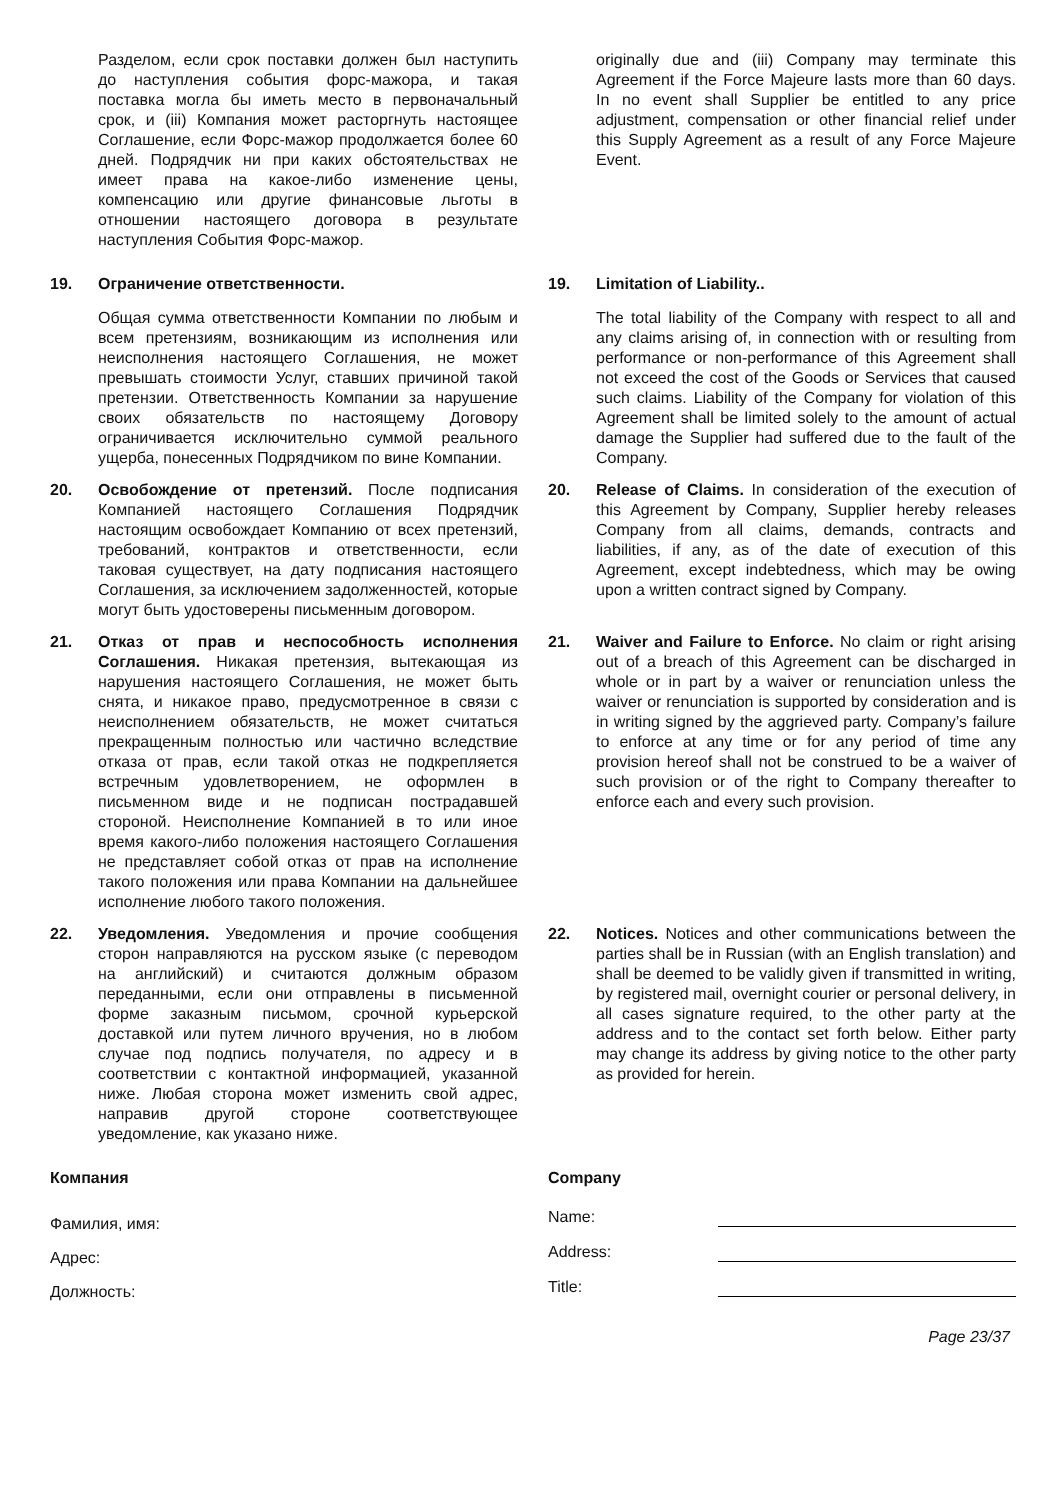Разделом, если срок поставки должен был наступить до наступления события форс-мажора, и такая поставка могла бы иметь место в первоначальный срок, и (iii) Компания может расторгнуть настоящее Соглашение, если Форс-мажор продолжается более 60 дней. Подрядчик ни при каких обстоятельствах не имеет права на какое-либо изменение цены, компенсацию или другие финансовые льготы в отношении настоящего договора в результате наступления События Форс-мажор.
originally due and (iii) Company may terminate this Agreement if the Force Majeure lasts more than 60 days. In no event shall Supplier be entitled to any price adjustment, compensation or other financial relief under this Supply Agreement as a result of any Force Majeure Event.
19. Ограничение ответственности.
Общая сумма ответственности Компании по любым и всем претензиям, возникающим из исполнения или неисполнения настоящего Соглашения, не может превышать стоимости Услуг, ставших причиной такой претензии. Ответственность Компании за нарушение своих обязательств по настоящему Договору ограничивается исключительно суммой реального ущерба, понесенных Подрядчиком по вине Компании.
19. Limitation of Liability..
The total liability of the Company with respect to all and any claims arising of, in connection with or resulting from performance or non-performance of this Agreement shall not exceed the cost of the Goods or Services that caused such claims. Liability of the Company for violation of this Agreement shall be limited solely to the amount of actual damage the Supplier had suffered due to the fault of the Company.
20. Освобождение от претензий. После подписания Компанией настоящего Соглашения Подрядчик настоящим освобождает Компанию от всех претензий, требований, контрактов и ответственности, если таковая существует, на дату подписания настоящего Соглашения, за исключением задолженностей, которые могут быть удостоверены письменным договором.
20. Release of Claims. In consideration of the execution of this Agreement by Company, Supplier hereby releases Company from all claims, demands, contracts and liabilities, if any, as of the date of execution of this Agreement, except indebtedness, which may be owing upon a written contract signed by Company.
21. Отказ от прав и неспособность исполнения Соглашения. Никакая претензия, вытекающая из нарушения настоящего Соглашения, не может быть снята, и никакое право, предусмотренное в связи с неисполнением обязательств, не может считаться прекращенным полностью или частично вследствие отказа от прав, если такой отказ не подкрепляется встречным удовлетворением, не оформлен в письменном виде и не подписан пострадавшей стороной. Неисполнение Компанией в то или иное время какого-либо положения настоящего Соглашения не представляет собой отказ от прав на исполнение такого положения или права Компании на дальнейшее исполнение любого такого положения.
21. Waiver and Failure to Enforce. No claim or right arising out of a breach of this Agreement can be discharged in whole or in part by a waiver or renunciation unless the waiver or renunciation is supported by consideration and is in writing signed by the aggrieved party. Company’s failure to enforce at any time or for any period of time any provision hereof shall not be construed to be a waiver of such provision or of the right to Company thereafter to enforce each and every such provision.
22. Уведомления. Уведомления и прочие сообщения сторон направляются на русском языке (с переводом на английский) и считаются должным образом переданными, если они отправлены в письменной форме заказным письмом, срочной курьерской доставкой или путем личного вручения, но в любом случае под подпись получателя, по адресу и в соответствии с контактной информацией, указанной ниже. Любая сторона может изменить свой адрес, направив другой стороне соответствующее уведомление, как указано ниже.
22. Notices. Notices and other communications between the parties shall be in Russian (with an English translation) and shall be deemed to be validly given if transmitted in writing, by registered mail, overnight courier or personal delivery, in all cases signature required, to the other party at the address and to the contact set forth below. Either party may change its address by giving notice to the other party as provided for herein.
Компания
Фамилия, имя:
Адрес:
Должность:
Company
Name:
Address:
Title:
Page 23/37